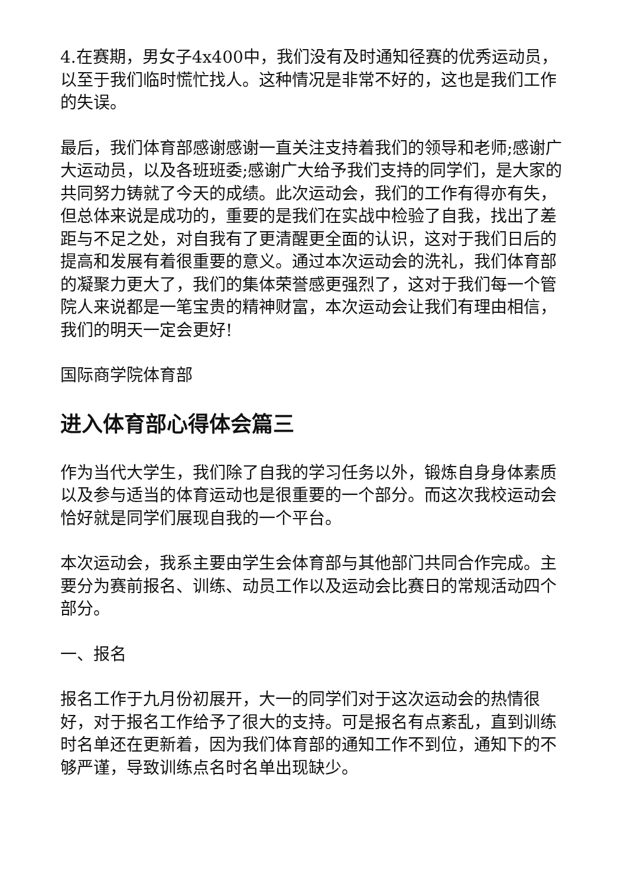4.在赛期，男女子4x400中，我们没有及时通知径赛的优秀运动员，以至于我们临时慌忙找人。这种情况是非常不好的，这也是我们工作的失误。
最后，我们体育部感谢感谢一直关注支持着我们的领导和老师;感谢广大运动员，以及各班班委;感谢广大给予我们支持的同学们，是大家的共同努力铸就了今天的成绩。此次运动会，我们的工作有得亦有失，但总体来说是成功的，重要的是我们在实战中检验了自我，找出了差距与不足之处，对自我有了更清醒更全面的认识，这对于我们日后的提高和发展有着很重要的意义。通过本次运动会的洗礼，我们体育部的凝聚力更大了，我们的集体荣誉感更强烈了，这对于我们每一个管院人来说都是一笔宝贵的精神财富，本次运动会让我们有理由相信，我们的明天一定会更好!
国际商学院体育部
进入体育部心得体会篇三
作为当代大学生，我们除了自我的学习任务以外，锻炼自身身体素质以及参与适当的体育运动也是很重要的一个部分。而这次我校运动会恰好就是同学们展现自我的一个平台。
本次运动会，我系主要由学生会体育部与其他部门共同合作完成。主要分为赛前报名、训练、动员工作以及运动会比赛日的常规活动四个部分。
一、报名
报名工作于九月份初展开，大一的同学们对于这次运动会的热情很好，对于报名工作给予了很大的支持。可是报名有点紊乱，直到训练时名单还在更新着，因为我们体育部的通知工作不到位，通知下的不够严谨，导致训练点名时名单出现缺少。